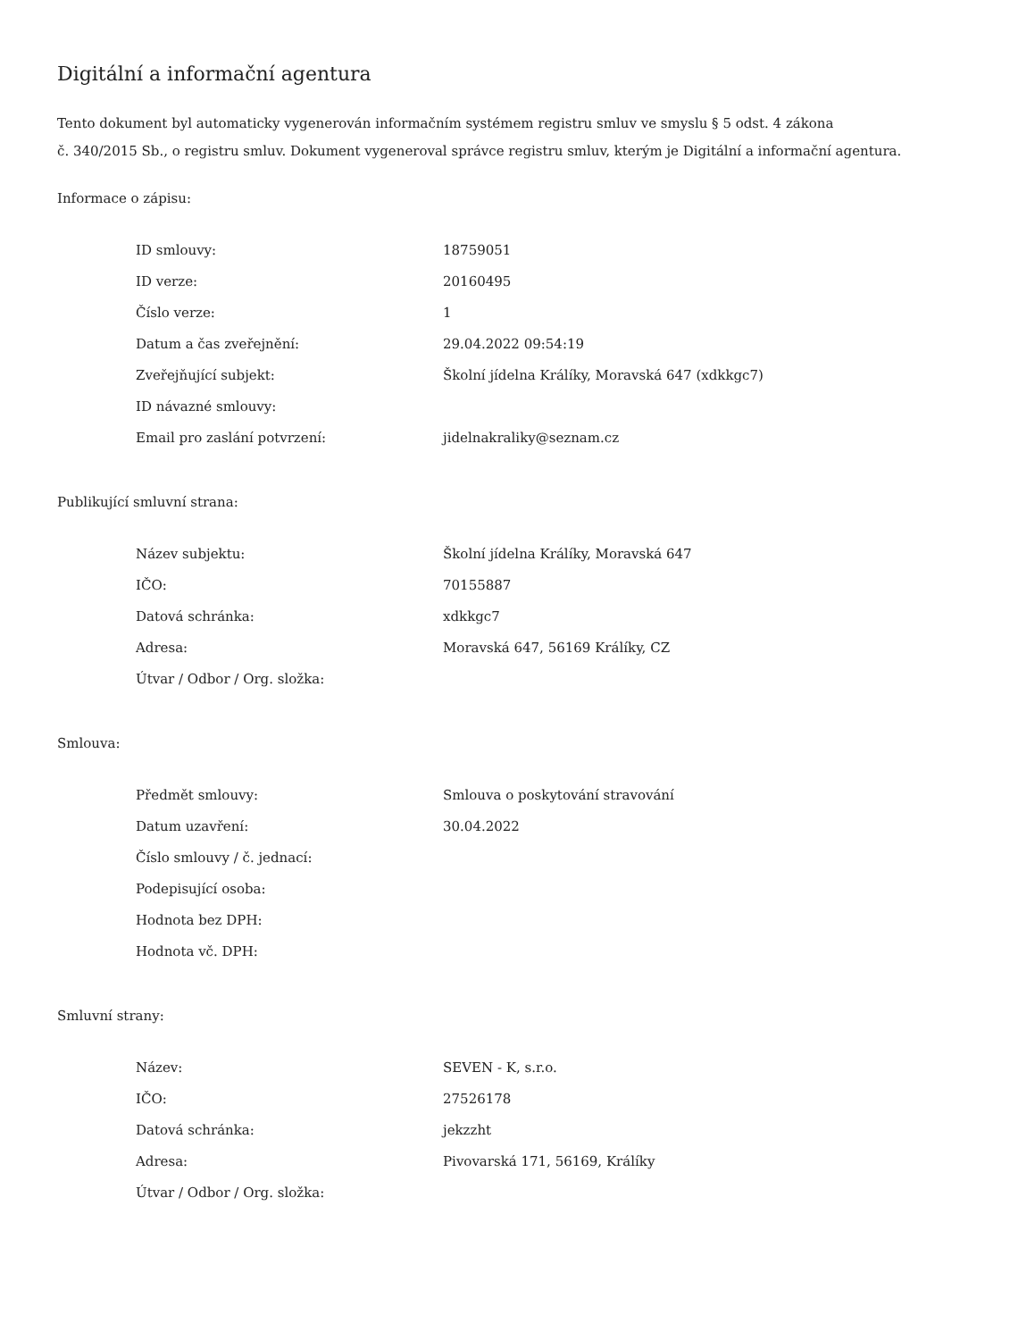Digitální a informační agentura
Tento dokument byl automaticky vygenerován informačním systémem registru smluv ve smyslu § 5 odst. 4 zákona
č. 340/2015 Sb., o registru smluv. Dokument vygeneroval správce registru smluv, kterým je Digitální a informační agentura.
Informace o zápisu:
| ID smlouvy: | 18759051 |
| ID verze: | 20160495 |
| Číslo verze: | 1 |
| Datum a čas zveřejnění: | 29.04.2022 09:54:19 |
| Zveřejňující subjekt: | Školní jídelna Králíky, Moravská 647 (xdkkgc7) |
| ID návazné smlouvy: | |
| Email pro zaslání potvrzení: | jidelnakraliky@seznam.cz |
Publikující smluvní strana:
| Název subjektu: | Školní jídelna Králíky, Moravská 647 |
| IČO: | 70155887 |
| Datová schránka: | xdkkgc7 |
| Adresa: | Moravská 647, 56169 Králíky, CZ |
| Útvar / Odbor / Org. složka: | |
Smlouva:
| Předmět smlouvy: | Smlouva o poskytování stravování |
| Datum uzavření: | 30.04.2022 |
| Číslo smlouvy / č. jednací: | |
| Podepisující osoba: | |
| Hodnota bez DPH: | |
| Hodnota vč. DPH: | |
Smluvní strany:
| Název: | SEVEN - K, s.r.o. |
| IČO: | 27526178 |
| Datová schránka: | jekzzht |
| Adresa: | Pivovarská 171, 56169, Králíky |
| Útvar / Odbor / Org. složka: | |